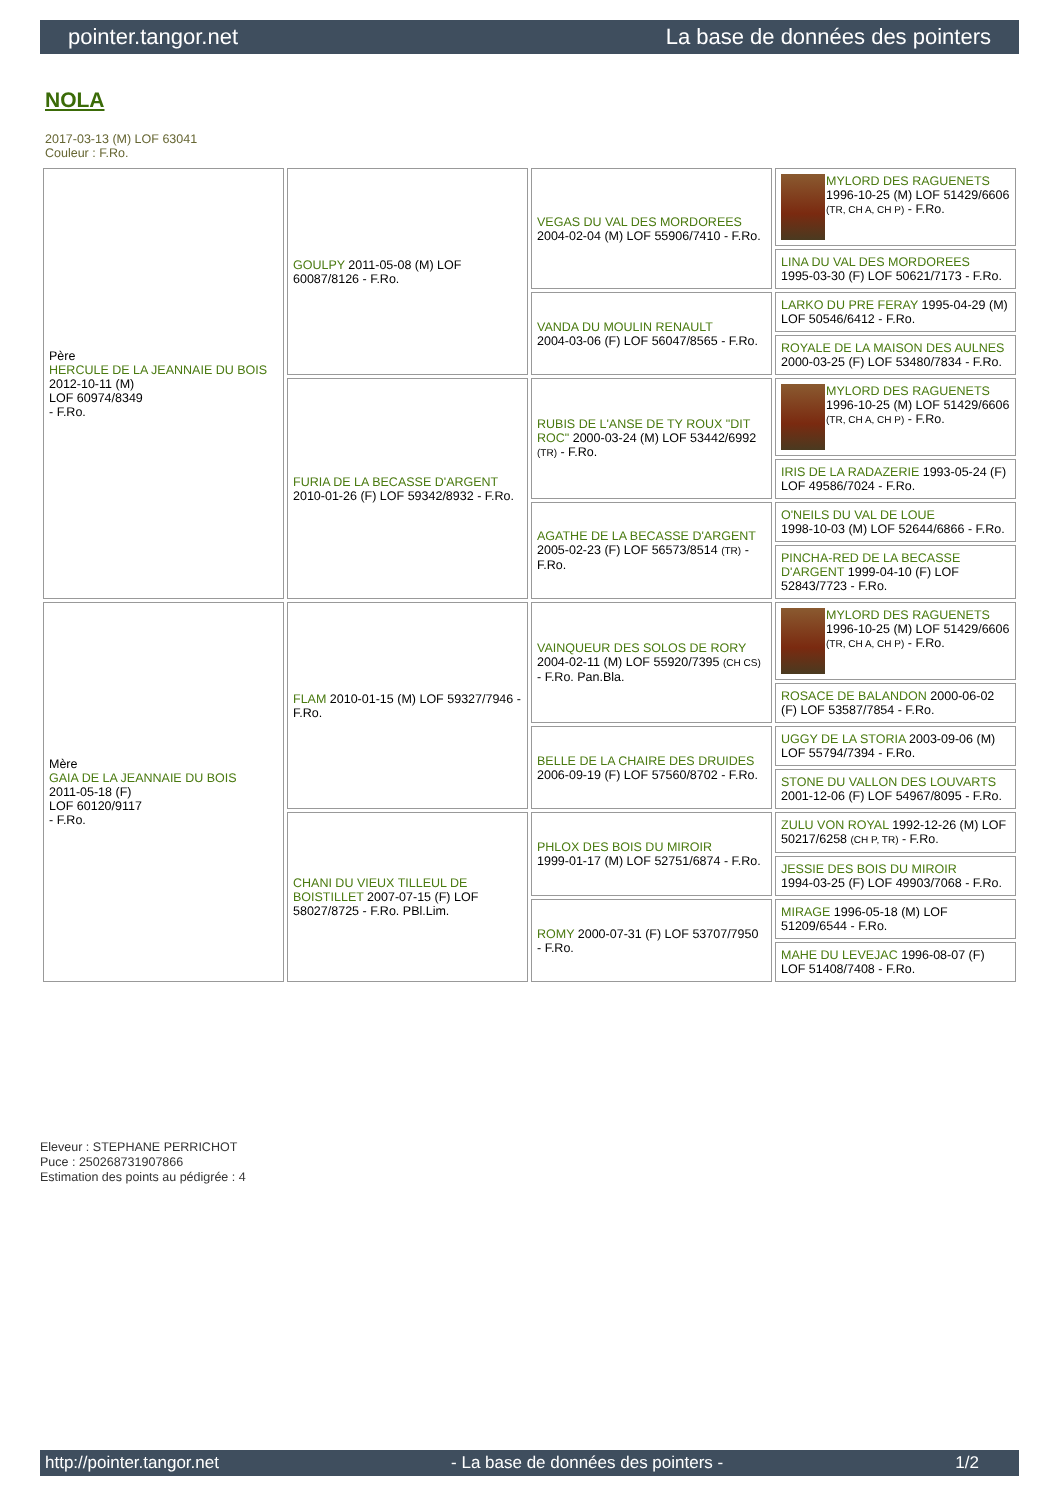pointer.tangor.net La base de données des pointers
NOLA
2017-03-13 (M) LOF 63041
Couleur : F.Ro.
| Père HERCULE DE LA JEANNAIE DU BOIS 2012-10-11 (M) LOF 60974/8349 - F.Ro. | GOULPY 2011-05-08 (M) LOF 60087/8126 - F.Ro. | VEGAS DU VAL DES MORDOREES 2004-02-04 (M) LOF 55906/7410 - F.Ro. | MYLORD DES RAGUENETS 1996-10-25 (M) LOF 51429/6606 (TR, CH A, CH P) - F.Ro. |
| | | | LINA DU VAL DES MORDOREES 1995-03-30 (F) LOF 50621/7173 - F.Ro. |
| | | VANDA DU MOULIN RENAULT 2004-03-06 (F) LOF 56047/8565 - F.Ro. | LARKO DU PRE FERAY 1995-04-29 (M) LOF 50546/6412 - F.Ro. |
| | | | ROYALE DE LA MAISON DES AULNES 2000-03-25 (F) LOF 53480/7834 - F.Ro. |
| | FURIA DE LA BECASSE D'ARGENT 2010-01-26 (F) LOF 59342/8932 - F.Ro. | RUBIS DE L'ANSE DE TY ROUX "DIT ROC" 2000-03-24 (M) LOF 53442/6992 (TR) - F.Ro. | MYLORD DES RAGUENETS 1996-10-25 (M) LOF 51429/6606 (TR, CH A, CH P) - F.Ro. |
| | | | IRIS DE LA RADAZERIE 1993-05-24 (F) LOF 49586/7024 - F.Ro. |
| | | AGATHE DE LA BECASSE D'ARGENT 2005-02-23 (F) LOF 56573/8514 (TR) - F.Ro. | O'NEILS DU VAL DE LOUE 1998-10-03 (M) LOF 52644/6866 - F.Ro. |
| | | | PINCHA-RED DE LA BECASSE D'ARGENT 1999-04-10 (F) LOF 52843/7723 - F.Ro. |
| Mère GAIA DE LA JEANNAIE DU BOIS 2011-05-18 (F) LOF 60120/9117 - F.Ro. | FLAM 2010-01-15 (M) LOF 59327/7946 - F.Ro. | VAINQUEUR DES SOLOS DE RORY 2004-02-11 (M) LOF 55920/7395 (CH CS) - F.Ro. Pan.Bla. | MYLORD DES RAGUENETS 1996-10-25 (M) LOF 51429/6606 (TR, CH A, CH P) - F.Ro. |
| | | | ROSACE DE BALANDON 2000-06-02 (F) LOF 53587/7854 - F.Ro. |
| | | BELLE DE LA CHAIRE DES DRUIDES 2006-09-19 (F) LOF 57560/8702 - F.Ro. | UGGY DE LA STORIA 2003-09-06 (M) LOF 55794/7394 - F.Ro. |
| | | | STONE DU VALLON DES LOUVARTS 2001-12-06 (F) LOF 54967/8095 - F.Ro. |
| | CHANI DU VIEUX TILLEUL DE BOISTILLET 2007-07-15 (F) LOF 58027/8725 - F.Ro. PBl.Lim. | PHLOX DES BOIS DU MIROIR 1999-01-17 (M) LOF 52751/6874 - F.Ro. | ZULU VON ROYAL 1992-12-26 (M) LOF 50217/6258 (CH P, TR) - F.Ro. |
| | | | JESSIE DES BOIS DU MIROIR 1994-03-25 (F) LOF 49903/7068 - F.Ro. |
| | | ROMY 2000-07-31 (F) LOF 53707/7950 - F.Ro. | MIRAGE 1996-05-18 (M) LOF 51209/6544 - F.Ro. |
| | | | MAHE DU LEVEJAC 1996-08-07 (F) LOF 51408/7408 - F.Ro. |
Eleveur : STEPHANE PERRICHOT
Puce : 250268731907866
Estimation des points au pédigrée : 4
http://pointer.tangor.net - La base de données des pointers - 1/2